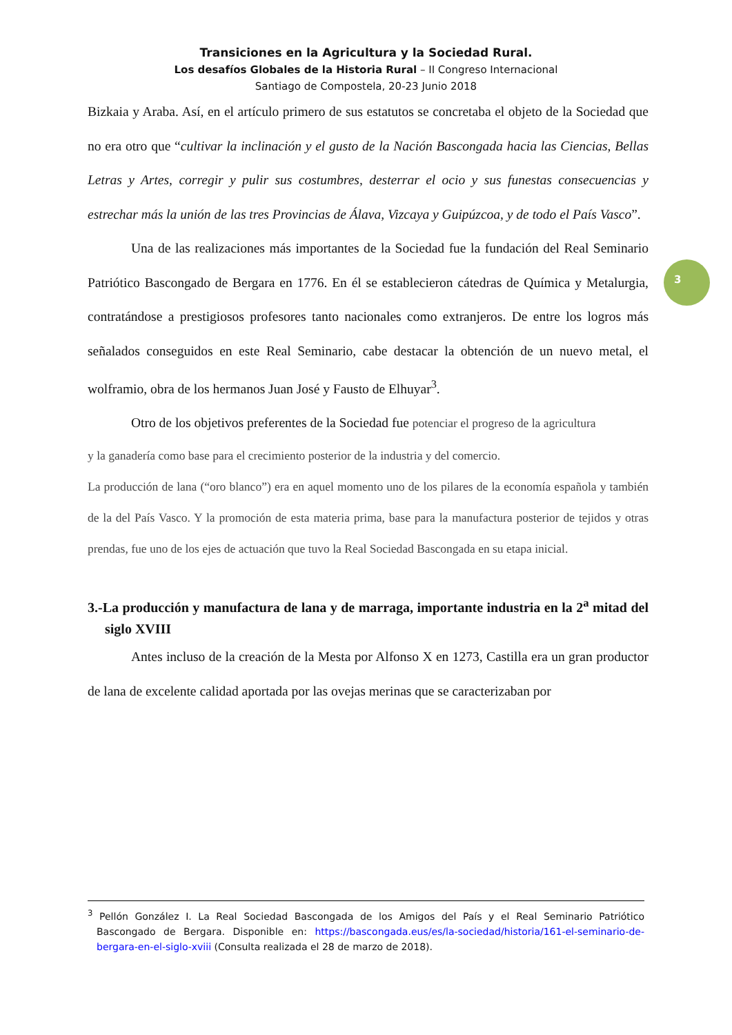Transiciones en la Agricultura y la Sociedad Rural.
Los desafíos Globales de la Historia Rural – II Congreso Internacional
Santiago de Compostela, 20-23 Junio 2018
3
Bizkaia y Araba. Así, en el artículo primero de sus estatutos se concretaba el objeto de la Sociedad que no era otro que “cultivar la inclinación y el gusto de la Nación Bascongada hacia las Ciencias, Bellas Letras y Artes, corregir y pulir sus costumbres, desterrar el ocio y sus funestas consecuencias y estrechar más la unión de las tres Provincias de Álava, Vizcaya y Guipúzcoa, y de todo el País Vasco”.
Una de las realizaciones más importantes de la Sociedad fue la fundación del Real Seminario Patriótico Bascongado de Bergara en 1776. En él se establecieron cátedras de Química y Metalurgia, contratándose a prestigiosos profesores tanto nacionales como extranjeros. De entre los logros más señalados conseguidos en este Real Seminario, cabe destacar la obtención de un nuevo metal, el wolframio, obra de los hermanos Juan José y Fausto de Elhuyar<sup>3</sup>.
Otro de los objetivos preferentes de la Sociedad fue potenciar el progreso de la agricultura
y la ganadería como base para el crecimiento posterior de la industria y del comercio.
La producción de lana (“oro blanco”) era en aquel momento uno de los pilares de la economía española y también de la del País Vasco. Y la promoción de esta materia prima, base para la manufactura posterior de tejidos y otras prendas, fue uno de los ejes de actuación que tuvo la Real Sociedad Bascongada en su etapa inicial.
3.-La producción y manufactura de lana y de marraga, importante industria en la 2<sup>a</sup> mitad del siglo XVIII
Antes incluso de la creación de la Mesta por Alfonso X en 1273, Castilla era un gran productor de lana de excelente calidad aportada por las ovejas merinas que se caracterizaban por
<sup>3</sup> Pellón González I. La Real Sociedad Bascongada de los Amigos del País y el Real Seminario Patriótico Bascongado de Bergara. Disponible en: https://bascongada.eus/es/la-sociedad/historia/161-el-seminario-de-bergara-en-el-siglo-xviii (Consulta realizada el 28 de marzo de 2018).